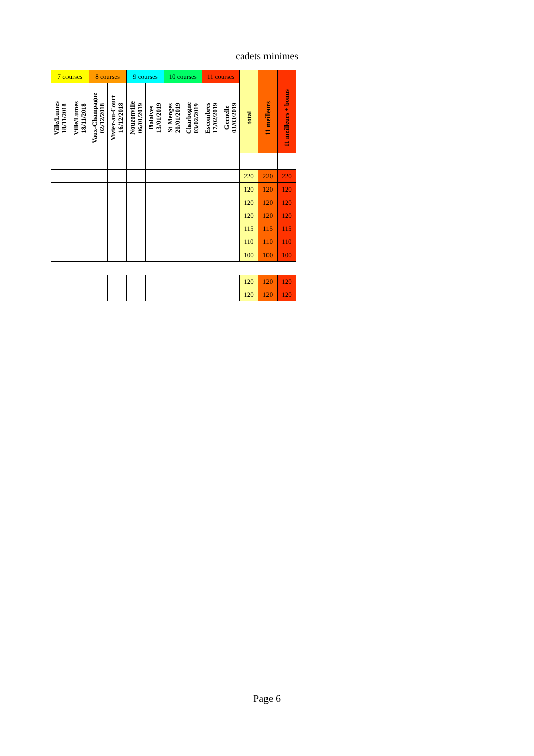cadets minimes
| 7 courses | | 8 courses | | 9 courses | | 10 courses | | 11 courses | | | | |
| --- | --- | --- | --- | --- | --- | --- | --- | --- | --- | --- | --- | --- |
| Ville/Lumes 18/11/2018 | Ville/Lumes 18/11/2018 | Vaux-Champagne 02/12/2018 | Vivier-au-Court 16/12/2018 | Nouzonville 06/01/2019 | Balaives 13/01/2019 | St Menges 20/01/2019 | Charbogne 03/02/2019 | Escombres 17/02/2019 | Gernelle 03/03/2019 | total | 11 meilleurs | 11 meilleurs + bonus |
| | | | | | | | | | | 220 | 220 | 220 |
| | | | | | | | | | | 120 | 120 | 120 |
| | | | | | | | | | | 120 | 120 | 120 |
| | | | | | | | | | | 120 | 120 | 120 |
| | | | | | | | | | | 115 | 115 | 115 |
| | | | | | | | | | | 110 | 110 | 110 |
| | | | | | | | | | | 100 | 100 | 100 |
| | | | | | | | | | | 120 | 120 | 120 |
| | | | | | | | | | | 120 | 120 | 120 |
Page 6